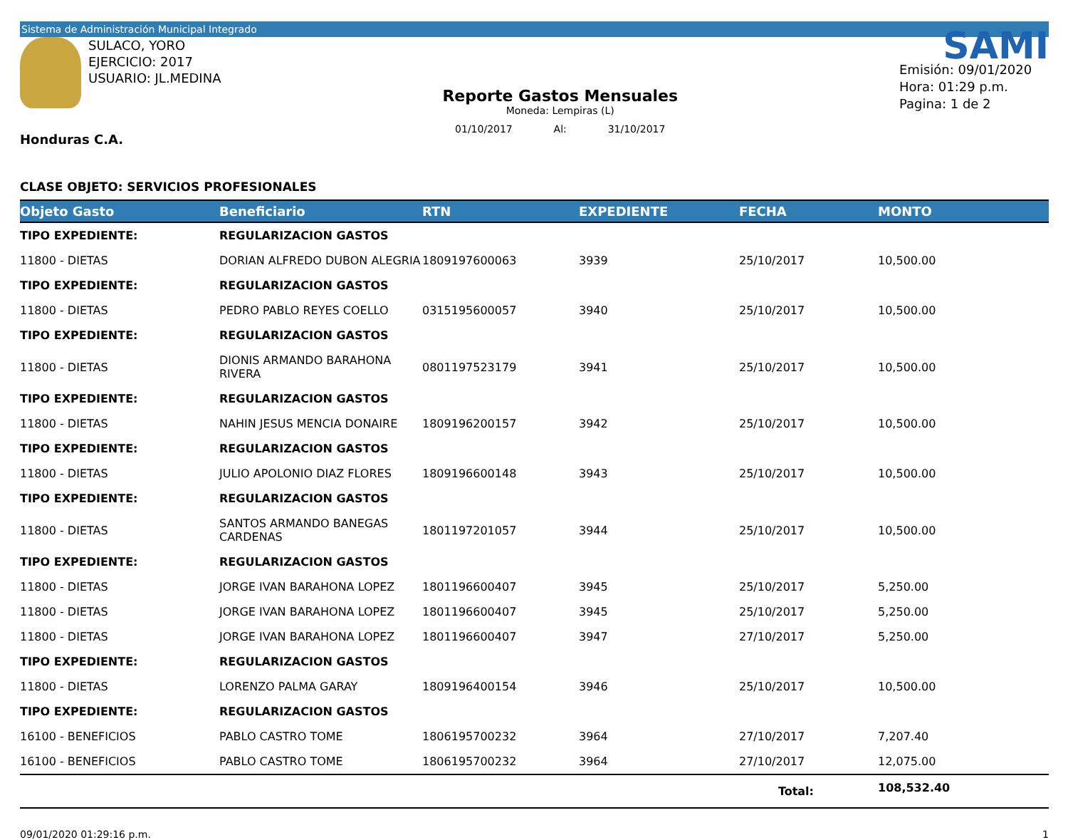Sistema de Administración Municipal Integrado
SULACO, YORO
EJERCICIO: 2017
USUARIO: JL.MEDINA
Honduras C.A.
Reporte Gastos Mensuales
Moneda: Lempiras (L)
01/10/2017 Al: 31/10/2017
SAMI
Emisión: 09/01/2020
Hora: 01:29 p.m.
Pagina: 1 de 2
CLASE OBJETO: SERVICIOS PROFESIONALES
| Objeto Gasto | Beneficiario | RTN | EXPEDIENTE | FECHA | MONTO |
| --- | --- | --- | --- | --- | --- |
| TIPO EXPEDIENTE: | REGULARIZACION GASTOS | | | | |
| 11800 - DIETAS | DORIAN ALFREDO DUBON ALEGRIA | 1809197600063 | 3939 | 25/10/2017 | 10,500.00 |
| TIPO EXPEDIENTE: | REGULARIZACION GASTOS | | | | |
| 11800 - DIETAS | PEDRO PABLO REYES COELLO | 0315195600057 | 3940 | 25/10/2017 | 10,500.00 |
| TIPO EXPEDIENTE: | REGULARIZACION GASTOS | | | | |
| 11800 - DIETAS | DIONIS ARMANDO BARAHONA RIVERA | 0801197523179 | 3941 | 25/10/2017 | 10,500.00 |
| TIPO EXPEDIENTE: | REGULARIZACION GASTOS | | | | |
| 11800 - DIETAS | NAHIN JESUS MENCIA DONAIRE | 1809196200157 | 3942 | 25/10/2017 | 10,500.00 |
| TIPO EXPEDIENTE: | REGULARIZACION GASTOS | | | | |
| 11800 - DIETAS | JULIO APOLONIO DIAZ FLORES | 1809196600148 | 3943 | 25/10/2017 | 10,500.00 |
| TIPO EXPEDIENTE: | REGULARIZACION GASTOS | | | | |
| 11800 - DIETAS | SANTOS ARMANDO BANEGAS CARDENAS | 1801197201057 | 3944 | 25/10/2017 | 10,500.00 |
| TIPO EXPEDIENTE: | REGULARIZACION GASTOS | | | | |
| 11800 - DIETAS | JORGE IVAN BARAHONA LOPEZ | 1801196600407 | 3945 | 25/10/2017 | 5,250.00 |
| 11800 - DIETAS | JORGE IVAN BARAHONA LOPEZ | 1801196600407 | 3945 | 25/10/2017 | 5,250.00 |
| 11800 - DIETAS | JORGE IVAN BARAHONA LOPEZ | 1801196600407 | 3947 | 27/10/2017 | 5,250.00 |
| TIPO EXPEDIENTE: | REGULARIZACION GASTOS | | | | |
| 11800 - DIETAS | LORENZO PALMA GARAY | 1809196400154 | 3946 | 25/10/2017 | 10,500.00 |
| TIPO EXPEDIENTE: | REGULARIZACION GASTOS | | | | |
| 16100 - BENEFICIOS | PABLO CASTRO TOME | 1806195700232 | 3964 | 27/10/2017 | 7,207.40 |
| 16100 - BENEFICIOS | PABLO CASTRO TOME | 1806195700232 | 3964 | 27/10/2017 | 12,075.00 |
| | | | | Total: | 108,532.40 |
09/01/2020 01:29:16 p.m. 1